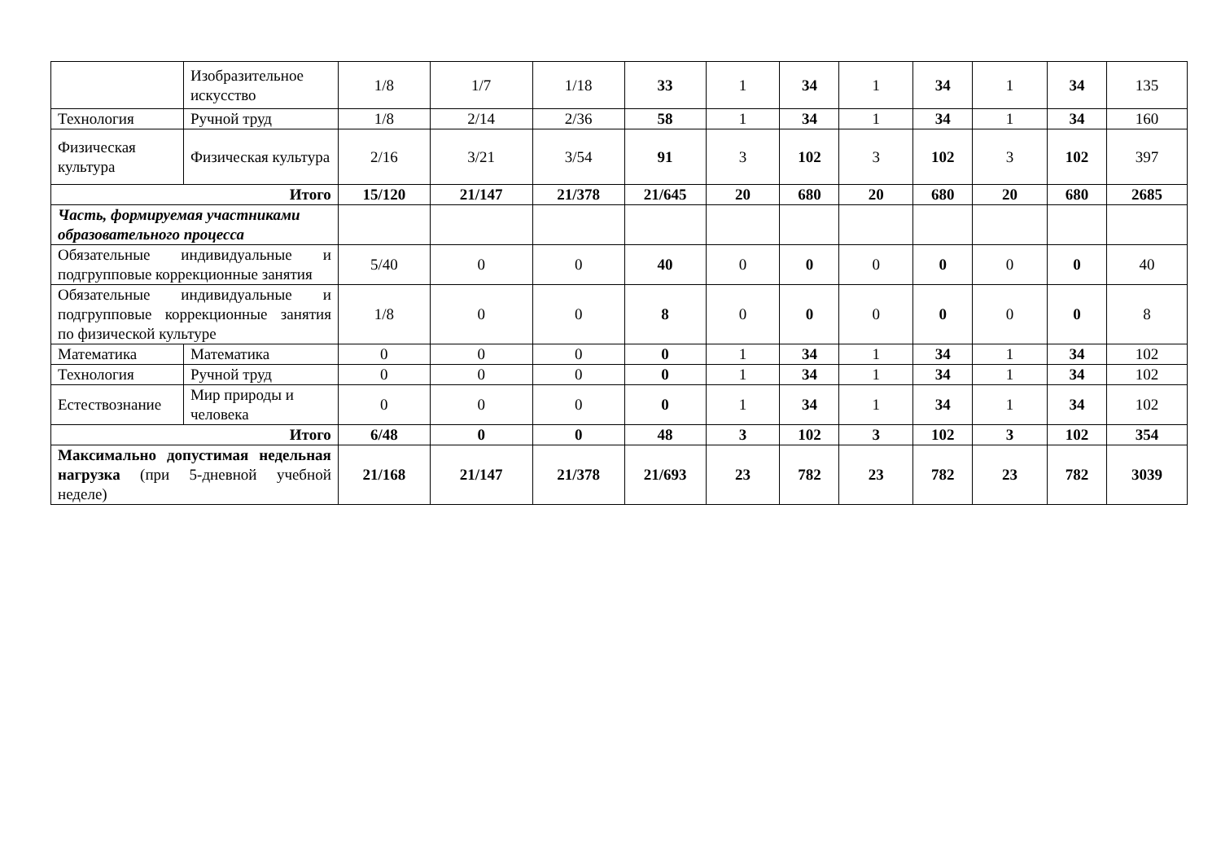| | Изобразительное искусство | 1/8 | 1/7 | 1/18 | 33 | 1 | 34 | 1 | 34 | 1 | 34 | 135 |
| Технология | Ручной труд | 1/8 | 2/14 | 2/36 | 58 | 1 | 34 | 1 | 34 | 1 | 34 | 160 |
| Физическая культура | Физическая культура | 2/16 | 3/21 | 3/54 | 91 | 3 | 102 | 3 | 102 | 3 | 102 | 397 |
| Итого | | 15/120 | 21/147 | 21/378 | 21/645 | 20 | 680 | 20 | 680 | 20 | 680 | 2685 |
| Часть, формируемая участниками образовательного процесса | | | | | | | | | | | | |
| Обязательные индивидуальные и подгрупповые коррекционные занятия | | 5/40 | 0 | 0 | 40 | 0 | 0 | 0 | 0 | 0 | 0 | 40 |
| Обязательные индивидуальные и подгрупповые коррекционные занятия по физической культуре | | 1/8 | 0 | 0 | 8 | 0 | 0 | 0 | 0 | 0 | 0 | 8 |
| Математика | Математика | 0 | 0 | 0 | 0 | 1 | 34 | 1 | 34 | 1 | 34 | 102 |
| Технология | Ручной труд | 0 | 0 | 0 | 0 | 1 | 34 | 1 | 34 | 1 | 34 | 102 |
| Естествознание | Мир природы и человека | 0 | 0 | 0 | 0 | 1 | 34 | 1 | 34 | 1 | 34 | 102 |
| Итого | | 6/48 | 0 | 0 | 48 | 3 | 102 | 3 | 102 | 3 | 102 | 354 |
| Максимально допустимая недельная нагрузка (при 5-дневной учебной неделе) | | 21/168 | 21/147 | 21/378 | 21/693 | 23 | 782 | 23 | 782 | 23 | 782 | 3039 |